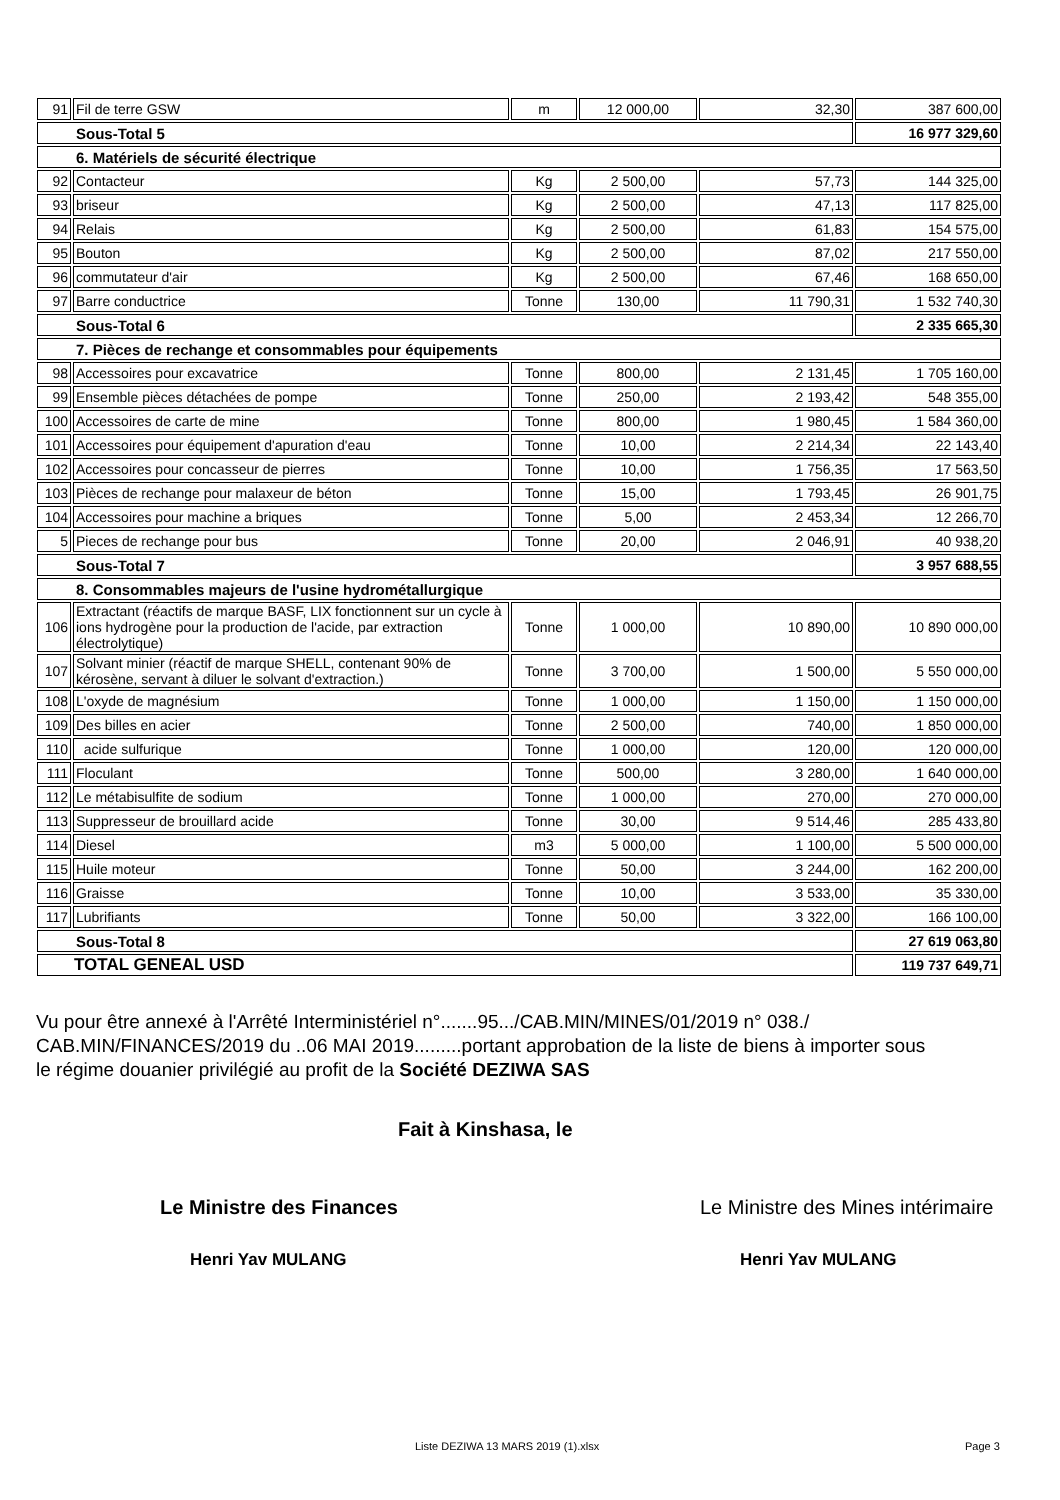| 91 | Fil de terre GSW | m | 12 000,00 | 32,30 | 387 600,00 |
| Sous-Total 5 | | | | | 16 977 329,60 |
| 6. Matériels de sécurité électrique | | | | | |
| 92 | Contacteur | Kg | 2 500,00 | 57,73 | 144 325,00 |
| 93 | briseur | Kg | 2 500,00 | 47,13 | 117 825,00 |
| 94 | Relais | Kg | 2 500,00 | 61,83 | 154 575,00 |
| 95 | Bouton | Kg | 2 500,00 | 87,02 | 217 550,00 |
| 96 | commutateur d'air | Kg | 2 500,00 | 67,46 | 168 650,00 |
| 97 | Barre conductrice | Tonne | 130,00 | 11 790,31 | 1 532 740,30 |
| Sous-Total 6 | | | | | 2 335 665,30 |
| 7. Pièces de rechange et consommables pour équipements | | | | | |
| 98 | Accessoires pour excavatrice | Tonne | 800,00 | 2 131,45 | 1 705 160,00 |
| 99 | Ensemble pièces détachées de pompe | Tonne | 250,00 | 2 193,42 | 548 355,00 |
| 100 | Accessoires de carte de mine | Tonne | 800,00 | 1 980,45 | 1 584 360,00 |
| 101 | Accessoires pour équipement d'apuration d'eau | Tonne | 10,00 | 2 214,34 | 22 143,40 |
| 102 | Accessoires pour concasseur de pierres | Tonne | 10,00 | 1 756,35 | 17 563,50 |
| 103 | Pièces de rechange pour malaxeur de béton | Tonne | 15,00 | 1 793,45 | 26 901,75 |
| 104 | Accessoires pour machine a briques | Tonne | 5,00 | 2 453,34 | 12 266,70 |
| 5 | Pieces de rechange pour bus | Tonne | 20,00 | 2 046,91 | 40 938,20 |
| Sous-Total 7 | | | | | 3 957 688,55 |
| 8. Consommables majeurs de l'usine hydrométallurgique | | | | | |
| 106 | Extractant (réactifs de marque BASF, LIX fonctionnent sur un cycle à ions hydrogène pour la production de l'acide, par extraction électrolytique) | Tonne | 1 000,00 | 10 890,00 | 10 890 000,00 |
| 107 | Solvant minier (réactif de marque SHELL, contenant 90% de kérosène, servant à diluer le solvant d'extraction.) | Tonne | 3 700,00 | 1 500,00 | 5 550 000,00 |
| 108 | L'oxyde de magnésium | Tonne | 1 000,00 | 1 150,00 | 1 150 000,00 |
| 109 | Des billes en acier | Tonne | 2 500,00 | 740,00 | 1 850 000,00 |
| 110 | acide sulfurique | Tonne | 1 000,00 | 120,00 | 120 000,00 |
| 111 | Floculant | Tonne | 500,00 | 3 280,00 | 1 640 000,00 |
| 112 | Le métabisulfite de sodium | Tonne | 1 000,00 | 270,00 | 270 000,00 |
| 113 | Suppresseur de brouillard acide | Tonne | 30,00 | 9 514,46 | 285 433,80 |
| 114 | Diesel | m3 | 5 000,00 | 1 100,00 | 5 500 000,00 |
| 115 | Huile moteur | Tonne | 50,00 | 3 244,00 | 162 200,00 |
| 116 | Graisse | Tonne | 10,00 | 3 533,00 | 35 330,00 |
| 117 | Lubrifiants | Tonne | 50,00 | 3 322,00 | 166 100,00 |
| Sous-Total 8 | | | | | 27 619 063,80 |
| TOTAL GENEAL USD | | | | | 119 737 649,71 |
Vu pour être annexé à l'Arrêté Interministériel n°.......95.../CAB.MIN/MINES/01/2019 n° 038./ CAB.MIN/FINANCES/2019 du ..06 MAI 2019.........portant approbation de la liste de biens à importer sous le régime douanier privilégié au profit de la Société DEZIWA SAS
Fait à Kinshasa, le
Le Ministre des Finances
Le Ministre des Mines intérimaire
Henri Yav MULANG Henri Yav MULANG
Liste DEZIWA 13 MARS 2019 (1).xlsx Page 3